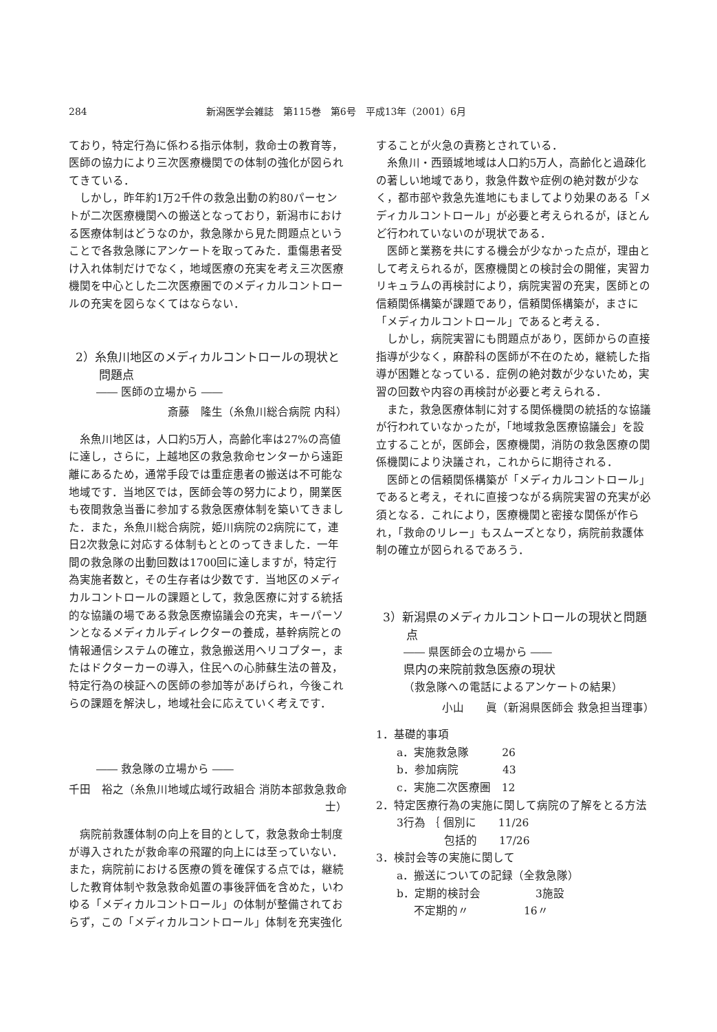284 新潟医学会雑誌　第115巻　第6号　平成13年（2001）6月
ており，特定行為に係わる指示体制，救命士の教育等，医師の協力により三次医療機関での体制の強化が図られてきている．
しかし，昨年約1万2千件の救急出動の約80パーセントが二次医療機関への搬送となっており，新潟市における医療体制はどうなのか，救急隊から見た問題点ということで各救急隊にアンケートを取ってみた．重傷患者受け入れ体制だけでなく，地域医療の充実を考え三次医療機関を中心とした二次医療圏でのメディカルコントロールの充実を図らなくてはならない．
2）糸魚川地区のメディカルコントロールの現状と問題点
―― 医師の立場から ――
斎藤　隆生（糸魚川総合病院 内科）
糸魚川地区は，人口約5万人，高齢化率は27%の高値に達し，さらに，上越地区の救急救命センターから遠距離にあるため，通常手段では重症患者の搬送は不可能な地域です．当地区では，医師会等の努力により，開業医も夜間救急当番に参加する救急医療体制を築いてきました．また，糸魚川総合病院，姫川病院の2病院にて，連日2次救急に対応する体制もととのってきました．一年間の救急隊の出動回数は1700回に達しますが，特定行為実施者数と，その生存者は少数です．当地区のメディカルコントロールの課題として，救急医療に対する統括的な協議の場である救急医療協議会の充実，キーパーソンとなるメディカルディレクターの養成，基幹病院との情報通信システムの確立，救急搬送用ヘリコプター，またはドクターカーの導入，住民への心肺蘇生法の普及，特定行為の検証への医師の参加等があげられ，今後これらの課題を解決し，地域社会に応えていく考えです．
―― 救急隊の立場から ――
千田　裕之（糸魚川地域広域行政組合 消防本部救急救命士）
病院前救護体制の向上を目的として，救急救命士制度が導入されたが救命率の飛躍的向上には至っていない．また，病院前における医療の質を確保する点では，継続した教育体制や救急救命処置の事後評価を含めた，いわゆる「メディカルコントロール」の体制が整備されておらず，この「メディカルコントロール」体制を充実強化
することが火急の責務とされている．
糸魚川・西頸城地域は人口約5万人，高齢化と過疎化の著しい地域であり，救急件数や症例の絶対数が少なく，都市部や救急先進地にもましてより効果のある「メディカルコントロール」が必要と考えられるが，ほとんど行われていないのが現状である．
医師と業務を共にする機会が少なかった点が，理由として考えられるが，医療機関との検討会の開催，実習カリキュラムの再検討により，病院実習の充実，医師との信頼関係構築が課題であり，信頼関係構築が，まさに「メディカルコントロール」であると考える．
しかし，病院実習にも問題点があり，医師からの直接指導が少なく，麻酔科の医師が不在のため，継続した指導が困難となっている．症例の絶対数が少ないため，実習の回数や内容の再検討が必要と考えられる．
また，救急医療体制に対する関係機関の統括的な協議が行われていなかったが，「地域救急医療協議会」を設立することが，医師会，医療機関，消防の救急医療の関係機関により決議され，これからに期待される．
医師との信頼関係構築が「メディカルコントロール」であると考え，それに直接つながる病院実習の充実が必須となる．これにより，医療機関と密接な関係が作られ，「救命のリレー」もスムーズとなり，病院前救護体制の確立が図られるであろう．
3）新潟県のメディカルコントロールの現状と問題点
―― 県医師会の立場から ――
県内の来院前救急医療の現状
（救急隊への電話によるアンケートの結果）
小山　　眞（新潟県医師会 救急担当理事）
1．基礎的事項
a．実施救急隊　　　26
b．参加病院　　　　43
c．実施二次医療圏　12
2．特定医療行為の実施に関して病院の了解をとる方法
3行為 ｛ 個別に　　11/26
　　　　 包括的　　17/26
3．検討会等の実施に関して
a．搬送についての記録（全救急隊）
b．定期的検討会　　　　　3施設
不定期的〃　　　　　16〃